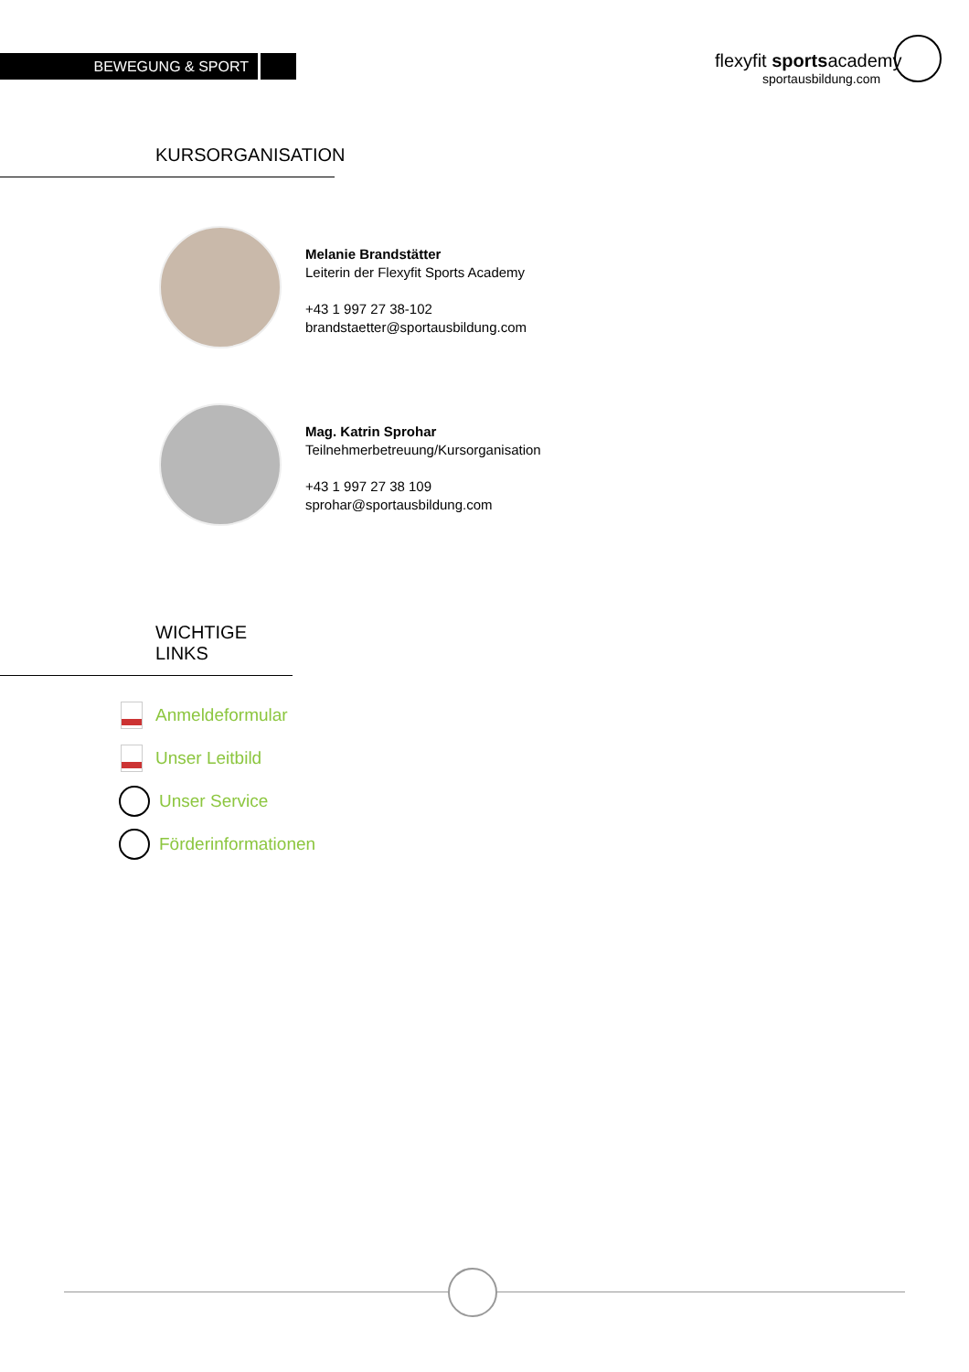BEWEGUNG & SPORT
flexyfit sportsacademy
sportausbildung.com
KURSORGANISATION
Melanie Brandstätter
Leiterin der Flexyfit Sports Academy
+43 1 997 27 38-102
brandstaetter@sportausbildung.com
Mag. Katrin Sprohar
Teilnehmerbetreuung/Kursorganisation
+43 1 997 27 38 109
sprohar@sportausbildung.com
WICHTIGE LINKS
Anmeldeformular
Unser Leitbild
Unser Service
Förderinformationen